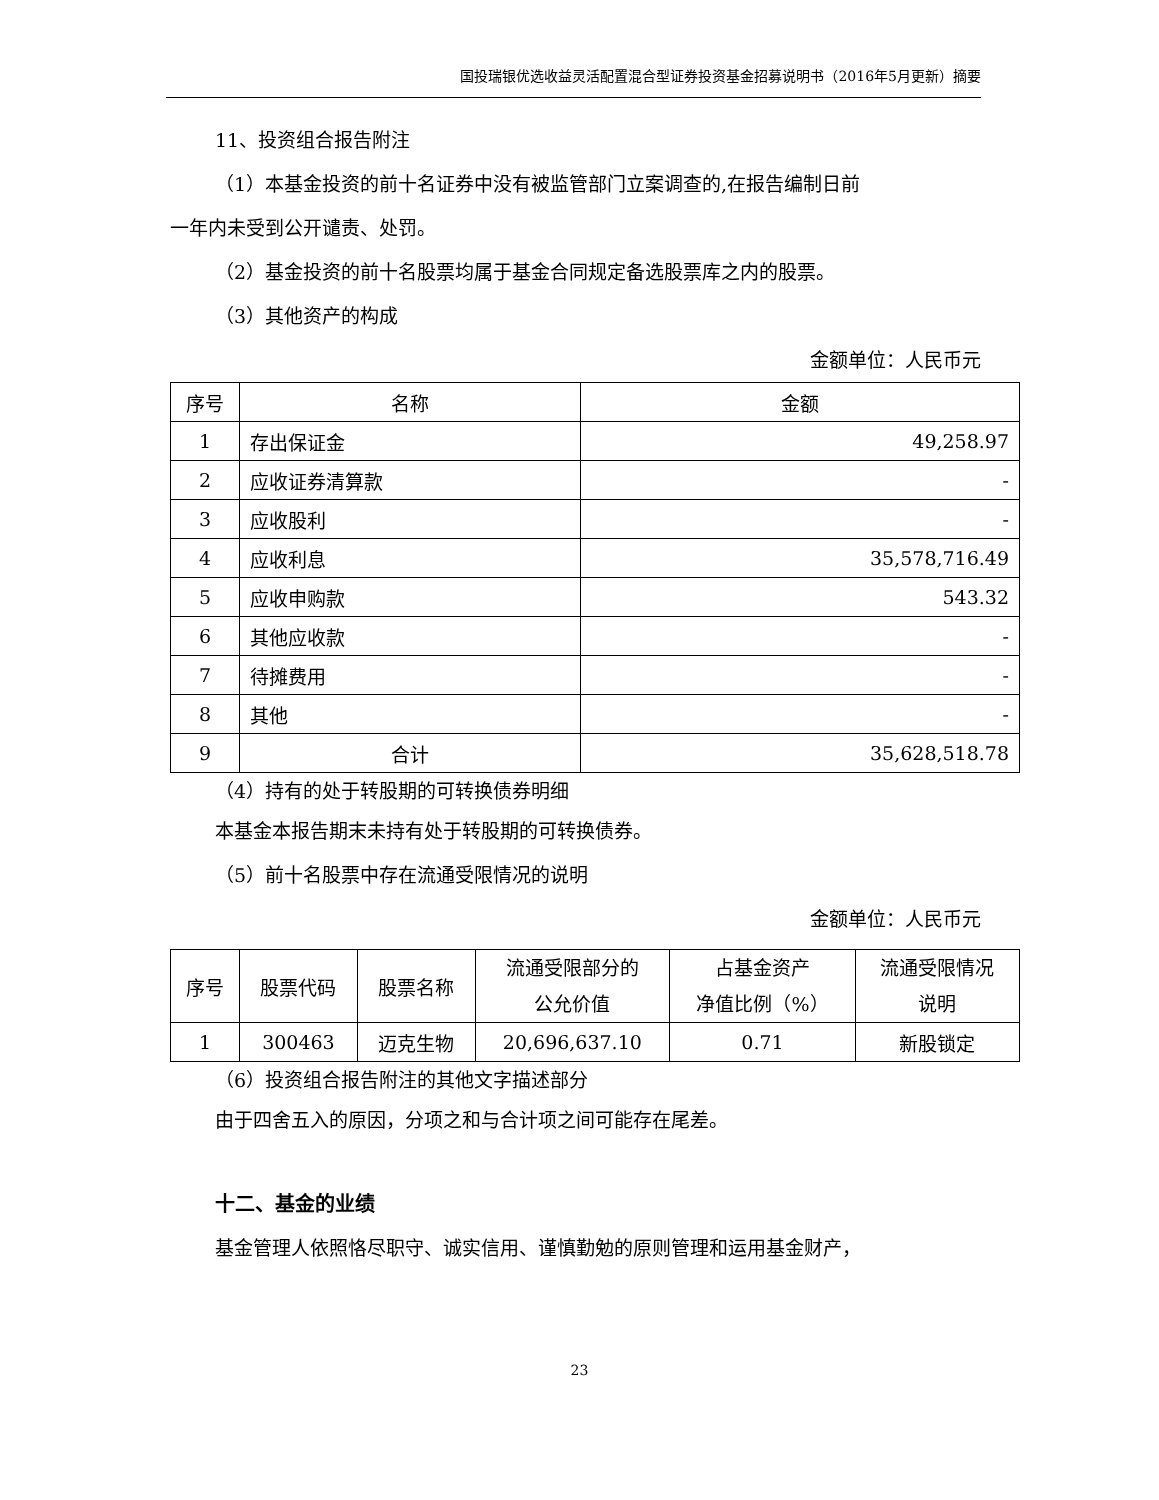国投瑞银优选收益灵活配置混合型证券投资基金招募说明书（2016年5月更新）摘要
11、投资组合报告附注
（1）本基金投资的前十名证券中没有被监管部门立案调查的,在报告编制日前
一年内未受到公开谴责、处罚。
（2）基金投资的前十名股票均属于基金合同规定备选股票库之内的股票。
（3）其他资产的构成
金额单位：人民币元
| 序号 | 名称 | 金额 |
| --- | --- | --- |
| 1 | 存出保证金 | 49,258.97 |
| 2 | 应收证券清算款 | - |
| 3 | 应收股利 | - |
| 4 | 应收利息 | 35,578,716.49 |
| 5 | 应收申购款 | 543.32 |
| 6 | 其他应收款 | - |
| 7 | 待摊费用 | - |
| 8 | 其他 | - |
| 9 | 合计 | 35,628,518.78 |
（4）持有的处于转股期的可转换债券明细
本基金本报告期末未持有处于转股期的可转换债券。
（5）前十名股票中存在流通受限情况的说明
金额单位：人民币元
| 序号 | 股票代码 | 股票名称 | 流通受限部分的 公允价值 | 占基金资产 净值比例（%） | 流通受限情况 说明 |
| --- | --- | --- | --- | --- | --- |
| 1 | 300463 | 迈克生物 | 20,696,637.10 | 0.71 | 新股锁定 |
（6）投资组合报告附注的其他文字描述部分
由于四舍五入的原因，分项之和与合计项之间可能存在尾差。
十二、基金的业绩
基金管理人依照恪尽职守、诚实信用、谨慎勤勉的原则管理和运用基金财产，
23